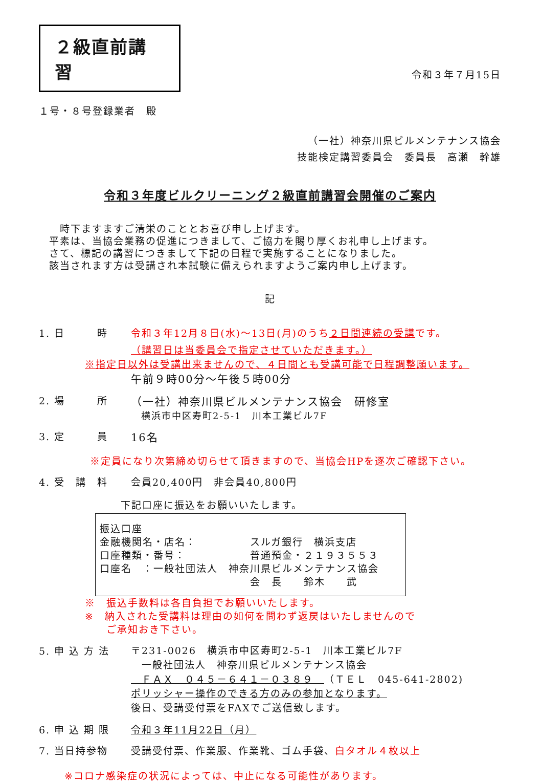２級直前講習
令和３年７月15日
１号・８号登録業者　殿
（一社）神奈川県ビルメンテナンス協会
技能検定講習委員会　委員長　高瀬　幹雄
令和３年度ビルクリーニング２級直前講習会開催のご案内
　時下ますますご清栄のこととお喜び申し上げます。
平素は、当協会業務の促進につきまして、ご協力を賜り厚くお礼申し上げます。
さて、標記の講習につきまして下記の日程で実施することになりました。
該当されます方は受講され本試験に備えられますようご案内申し上げます。
記
1. 日　　　時 令和３年12月８日(水)～13日(月)のうち２日間連続の受講です。
（講習日は当委員会で指定させていただきます。）
※指定日以外は受講出来ませんので、４日間とも受講可能で日程調整願います。
午前９時00分～午後５時00分
2. 場　　　所 （一社）神奈川県ビルメンテナンス協会　研修室
　横浜市中区寿町2-5-1　川本工業ビル7F
3. 定　　　員 16名
※定員になり次第締め切らせて頂きますので、当協会HPを逐次ご確認下さい。
4. 受　講　料 会員20,400円　非会員40,800円
下記口座に振込をお願いいたします。
振込口座
金融機関名・店名：　　　　　スルガ銀行　横浜支店
口座種類・番号：　　　　　　普通預金・２１９３５５３
口座名　：一般社団法人　神奈川県ビルメンテナンス協会
　　　　　　　　　　　　　　会　長　　鈴木　　武
※　振込手数料は各自負担でお願いいたします。
※　納入された受講料は理由の如何を問わず返戻はいたしませんので
　　ご承知おき下さい。
5. 申 込 方 法
〒231-0026　横浜市中区寿町2-5-1　川本工業ビル7F
　一般社団法人　神奈川県ビルメンテナンス協会
　ＦＡＸ　０４５－６４１－０３８９　（ＴＥＬ　045-641-2802)
ポリッシャー操作のできる方のみの参加となります。
後日、受講受付票をFAXでご送信致します。
6. 申 込 期 限 令和３年11月22日（月）
7. 当日持参物 受講受付票、作業服、作業靴、ゴム手袋、白タオル４枚以上
※コロナ感染症の状況によっては、中止になる可能性があります。